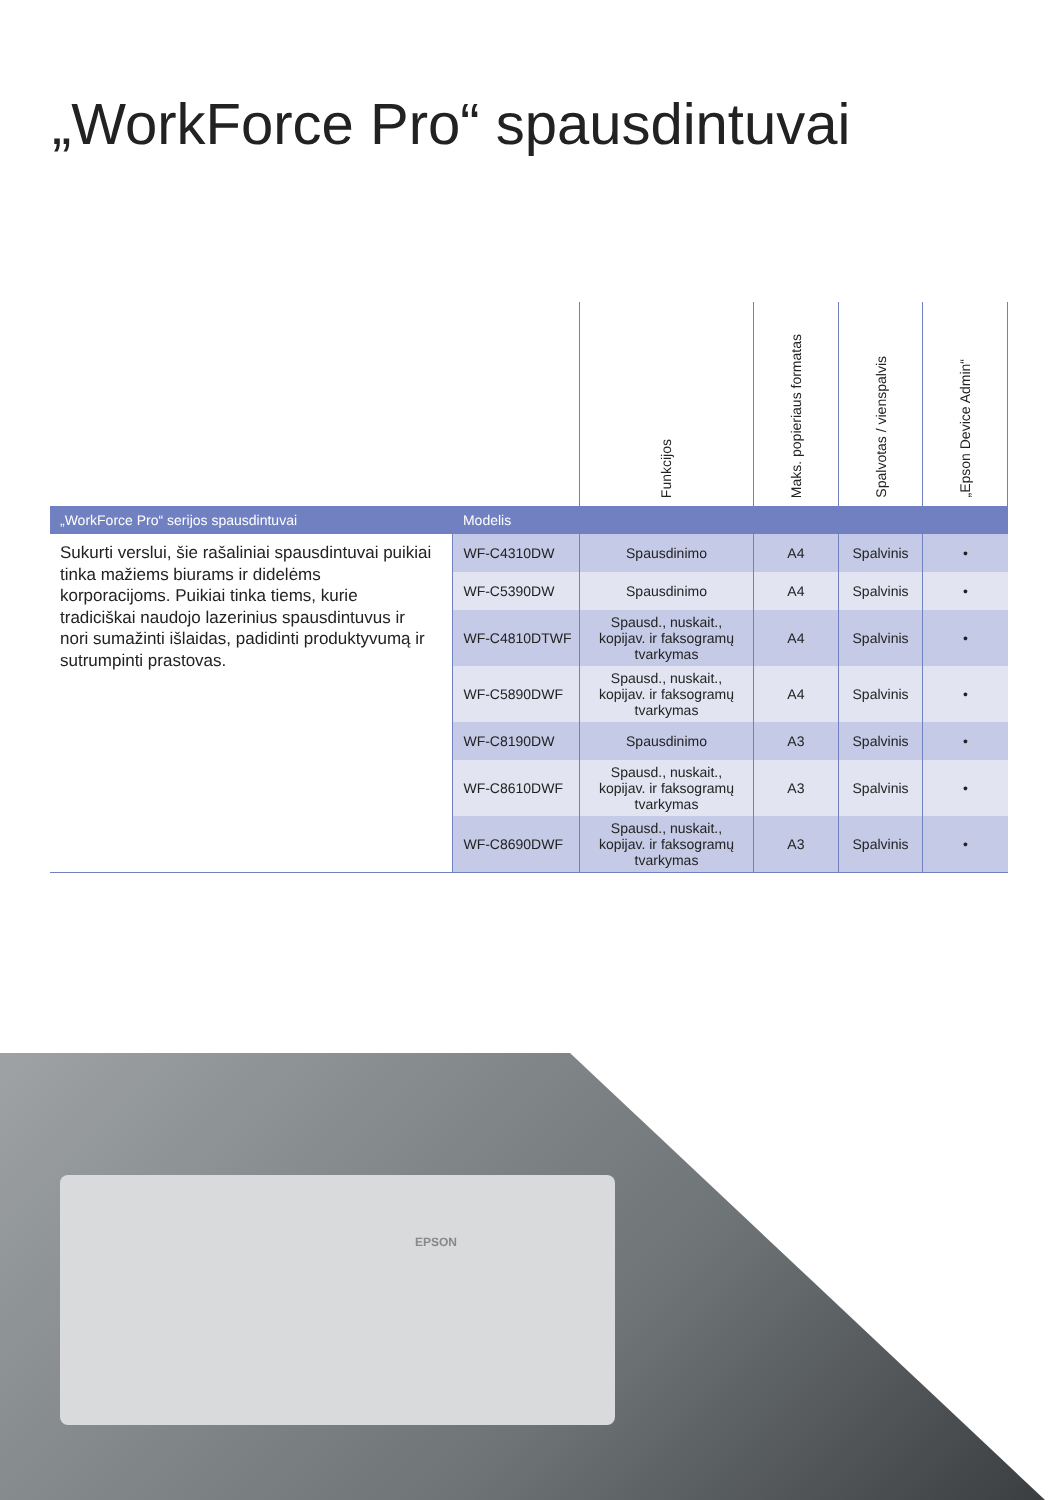„WorkForce Pro“ spausdintuvai
| | | Funkcijos | Maks. popieriaus formatas | Spalvotas / vienspalvis | „Epson Device Admin“ |
| --- | --- | --- | --- | --- | --- |
| „WorkForce Pro“ serijos spausdintuvai | Modelis | | | | |
| Sukurti verslui, šie rašaliniai spausdintuvai puikiai tinka mažiems biurams ir didelėms korporacijoms. Puikiai tinka tiems, kurie tradiciškai naudojo lazerinius spausdintuvus ir nori sumažinti išlaidas, padidinti produktyvumą ir sutrumpinti prastovas. | WF-C4310DW | Spausdinimo | A4 | Spalvinis | • |
| | WF-C5390DW | Spausdinimo | A4 | Spalvinis | • |
| | WF-C4810DTWF | Spausd., nuskait., kopijav. ir faksogramų tvarkymas | A4 | Spalvinis | • |
| | WF-C5890DWF | Spausd., nuskait., kopijav. ir faksogramų tvarkymas | A4 | Spalvinis | • |
| | WF-C8190DW | Spausdinimo | A3 | Spalvinis | • |
| | WF-C8610DWF | Spausd., nuskait., kopijav. ir faksogramų tvarkymas | A3 | Spalvinis | • |
| | WF-C8690DWF | Spausd., nuskait., kopijav. ir faksogramų tvarkymas | A3 | Spalvinis | • |
EPSON